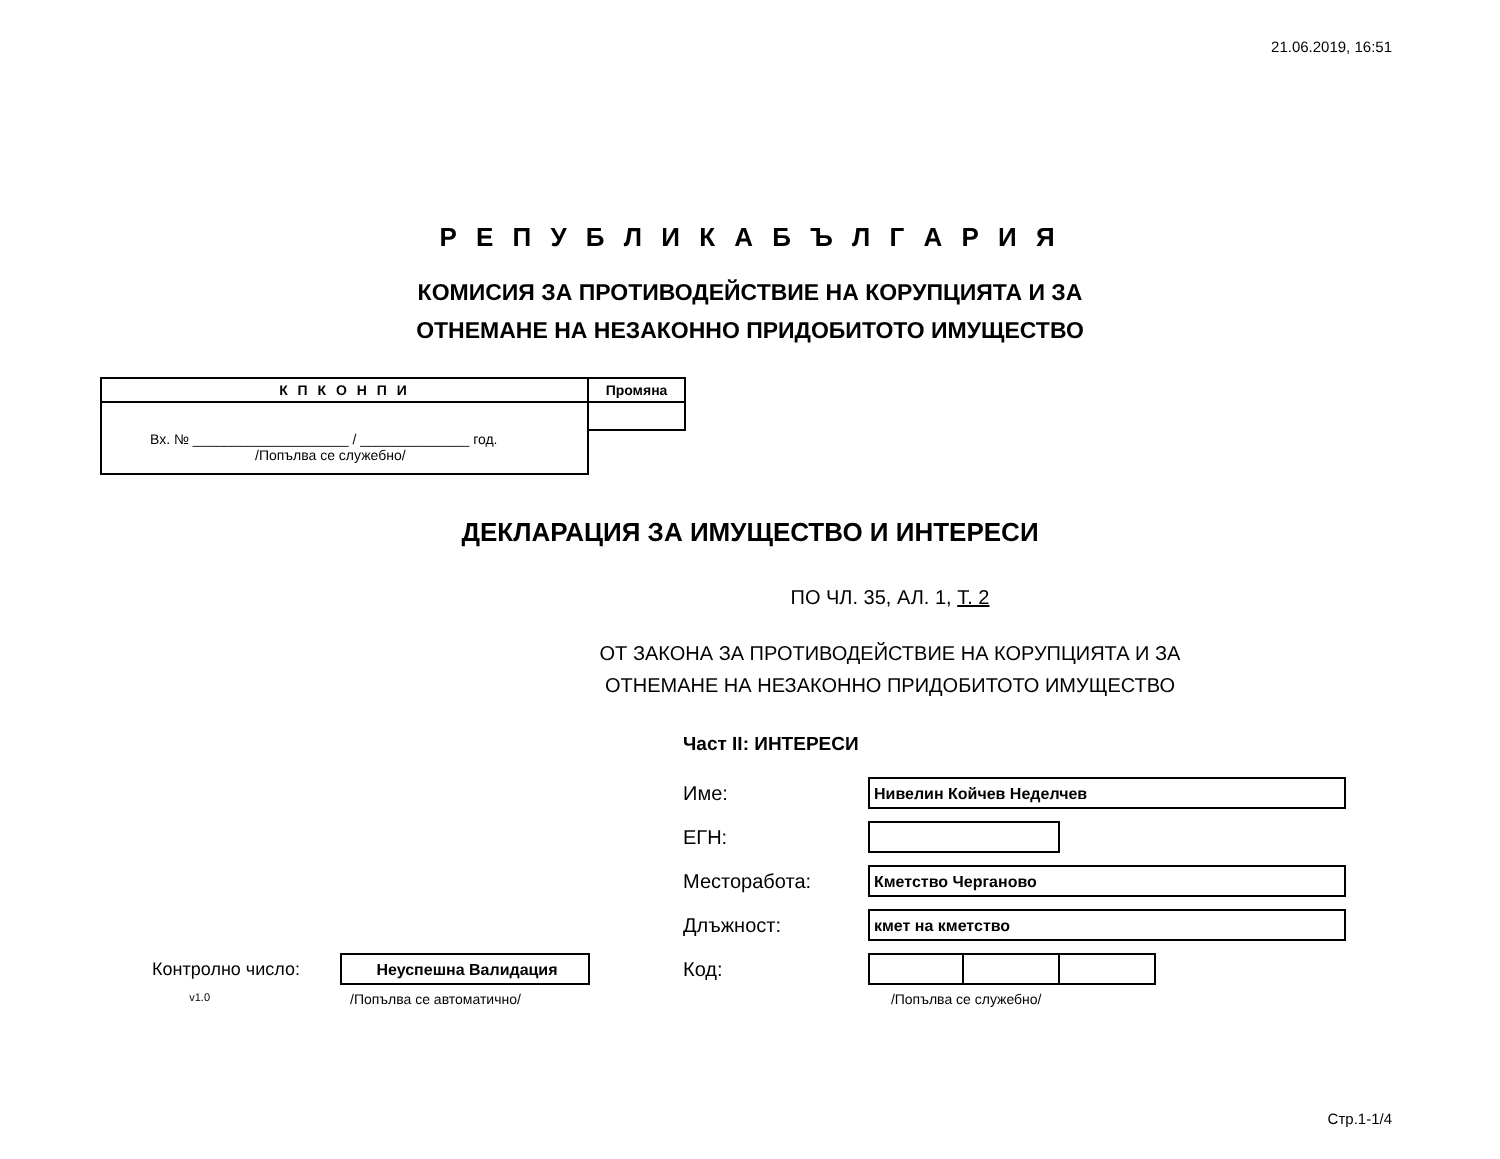21.06.2019, 16:51
Р Е П У Б Л И К А Б Ъ Л Г А Р И Я
КОМИСИЯ ЗА ПРОТИВОДЕЙСТВИЕ НА КОРУПЦИЯТА И ЗА
ОТНЕМАНЕ НА НЕЗАКОННО ПРИДОБИТОТО ИМУЩЕСТВО
К П К О Н П И
Вх. № ____________________ / ______________ год.
/Попълва се служебно/
Промяна
ДЕКЛАРАЦИЯ ЗА ИМУЩЕСТВО И ИНТЕРЕСИ
ПО ЧЛ. 35, АЛ. 1, Т. 2
ОТ ЗАКОНА ЗА ПРОТИВОДЕЙСТВИЕ НА КОРУПЦИЯТА И ЗА
ОТНЕМАНЕ НА НЕЗАКОННО ПРИДОБИТОТО ИМУЩЕСТВО
Част II: ИНТЕРЕСИ
Име:
Нивелин Койчев Неделчев
ЕГН:
Месторабота:
Кметство Черганово
Длъжност:
кмет на кметство
Контролно число:
Неуспешна Валидация
Код:
v1.0
/Попълва се автоматично/ /Попълва се служебно/
Стр.1-1/4